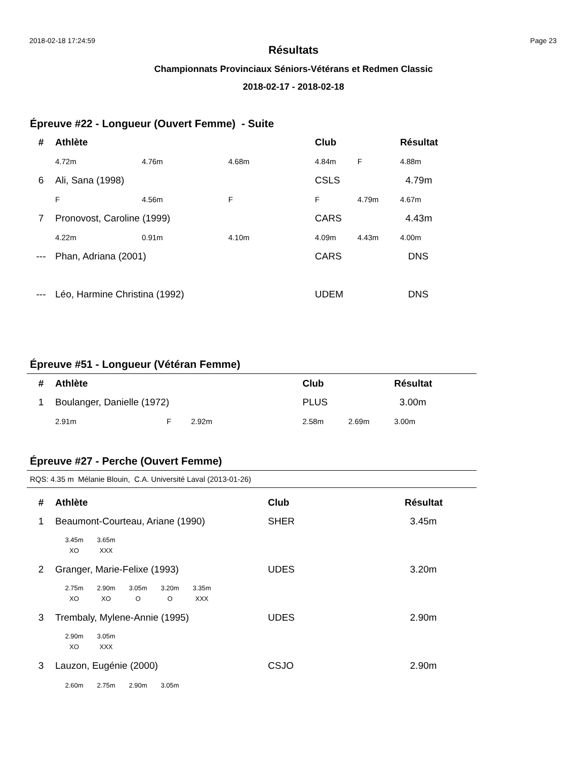2018-02-18 17:24:59 Page 23
Résultats
Championnats Provinciaux Séniors-Vétérans et Redmen Classic
2018-02-17 - 2018-02-18
Épreuve #22 - Longueur (Ouvert Femme) - Suite
| # | Athlète | | | Club | | Résultat |
| --- | --- | --- | --- | --- | --- | --- |
| | 4.72m | 4.76m | 4.68m | 4.84m | F | 4.88m |
| 6 | Ali, Sana (1998) | | | CSLS | | 4.79m |
| | F | 4.56m | F | F | 4.79m | 4.67m |
| 7 | Pronovost, Caroline (1999) | | | CARS | | 4.43m |
| | 4.22m | 0.91m | 4.10m | 4.09m | 4.43m | 4.00m |
| --- | Phan, Adriana (2001) | | | CARS | | DNS |
| --- | Léo, Harmine Christina (1992) | | | UDEM | | DNS |
Épreuve #51 - Longueur (Vétéran Femme)
| # | Athlète | | | Club | | Résultat |
| --- | --- | --- | --- | --- | --- | --- |
| 1 | Boulanger, Danielle (1972) | | | PLUS | | 3.00m |
| | 2.91m | F | 2.92m | 2.58m | 2.69m | 3.00m |
Épreuve #27 - Perche (Ouvert Femme)
RQS: 4.35 m Mélanie Blouin, C.A. Université Laval (2013-01-26)
| # | Athlète | Club | Résultat |
| --- | --- | --- | --- |
| 1 | Beaumont-Courteau, Ariane (1990) | SHER | 3.45m |
| 3.45m 3.65m XO XXX | | | |
| 2 | Granger, Marie-Felixe (1993) | UDES | 3.20m |
| 2.75m 2.90m 3.05m 3.20m 3.35m XO XO O O XXX | | | |
| 3 | Trembaly, Mylene-Annie (1995) | UDES | 2.90m |
| 2.90m 3.05m XO XXX | | | |
| 3 | Lauzon, Eugénie (2000) | CSJO | 2.90m |
| 2.60m 2.75m 2.90m 3.05m | | | |